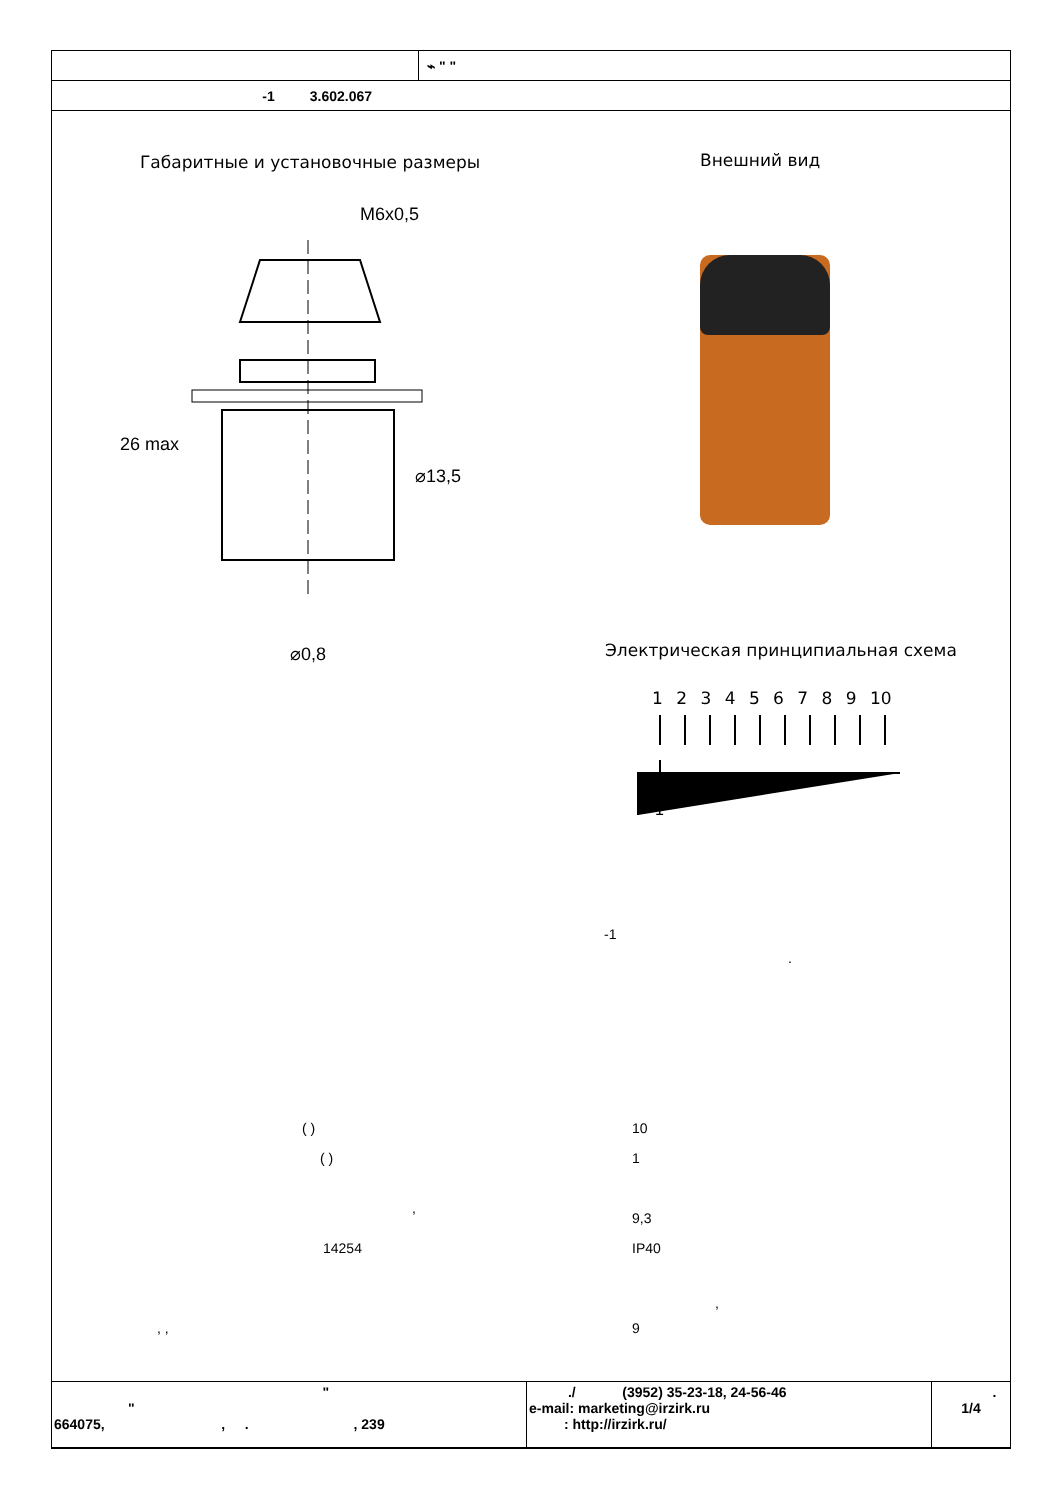| | ⌁ " " |
| -1 3.602.067 | |
Габаритные и установочные размеры
Внешний вид
M6x0,5
⌀13,5
⌀0,8
26 max
Электрическая принципиальная схема
1 2 3 4 5 6 7 8 9 10
1'
-1
.
( ) 10
( ) 1
,
9,3
14254 IP40
,
, , 9
| " " 664075, , . , 239 | ./ (3952) 35-23-18, 24-56-46 e-mail: marketing@irzirk.ru : http://irzirk.ru/ | . 1/4 |